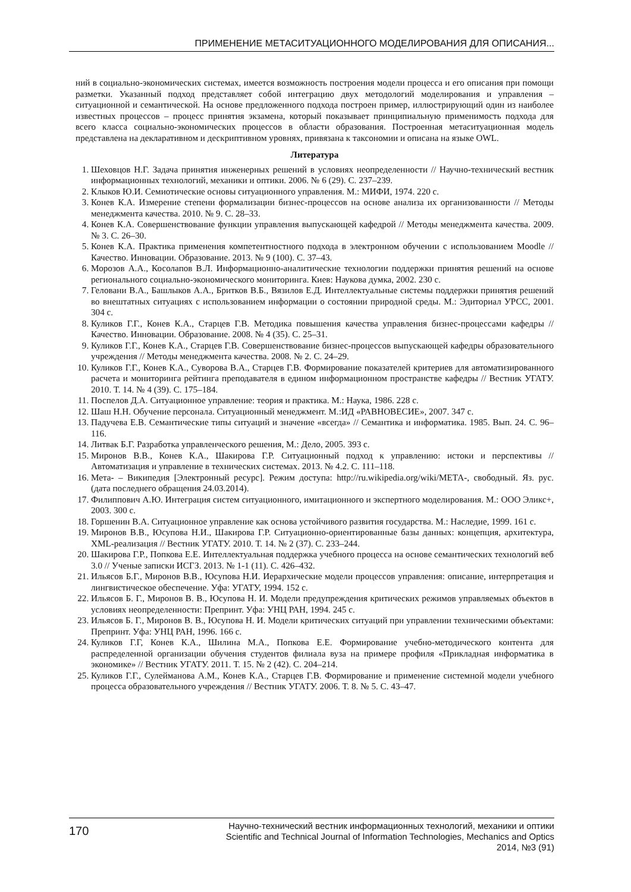ПРИМЕНЕНИЕ МЕТАСИТУАЦИОННОГО МОДЕЛИРОВАНИЯ ДЛЯ ОПИСАНИЯ...
ний в социально-экономических системах, имеется возможность построения модели процесса и его описания при помощи разметки. Указанный подход представляет собой интеграцию двух методологий моделирования и управления – ситуационной и семантической. На основе предложенного подхода построен пример, иллюстрирующий один из наиболее известных процессов – процесс принятия экзамена, который показывает принципиальную применимость подхода для всего класса социально-экономических процессов в области образования. Построенная метаситуационная модель представлена на декларативном и дескриптивном уровнях, привязана к таксономии и описана на языке OWL.
Литература
1. Шеховцов Н.Г. Задача принятия инженерных решений в условиях неопределенности // Научно-технический вестник информационных технологий, механики и оптики. 2006. № 6 (29). С. 237–239.
2. Клыков Ю.И. Семиотические основы ситуационного управления. М.: МИФИ, 1974. 220 с.
3. Конев К.А. Измерение степени формализации бизнес-процессов на основе анализа их организованности // Методы менеджмента качества. 2010. № 9. С. 28–33.
4. Конев К.А. Совершенствование функции управления выпускающей кафедрой // Методы менеджмента качества. 2009. № 3. С. 26–30.
5. Конев К.А. Практика применения компетентностного подхода в электронном обучении с использованием Moodle // Качество. Инновации. Образование. 2013. № 9 (100). С. 37–43.
6. Морозов А.А., Косолапов В.Л. Информационно-аналитические технологии поддержки принятия решений на основе регионального социально-экономического мониторинга. Киев: Наукова думка, 2002. 230 с.
7. Геловани В.А., Башлыков А.А., Бритков В.Б., Вязилов Е.Д. Интеллектуальные системы поддержки принятия решений во внештатных ситуациях с использованием информации о состоянии природной среды. М.: Эдиториал УРСС, 2001. 304 с.
8. Куликов Г.Г., Конев К.А., Старцев Г.В. Методика повышения качества управления бизнес-процессами кафедры // Качество. Инновации. Образование. 2008. № 4 (35). С. 25–31.
9. Куликов Г.Г., Конев К.А., Старцев Г.В. Совершенствование бизнес-процессов выпускающей кафедры образовательного учреждения // Методы менеджмента качества. 2008. № 2. С. 24–29.
10. Куликов Г.Г., Конев К.А., Суворова В.А., Старцев Г.В. Формирование показателей критериев для автоматизированного расчета и мониторинга рейтинга преподавателя в едином информационном пространстве кафедры // Вестник УГАТУ. 2010. Т. 14. № 4 (39). С. 175–184.
11. Поспелов Д.А. Ситуационное управление: теория и практика. М.: Наука, 1986. 228 с.
12. Шаш Н.Н. Обучение персонала. Ситуационный менеджмент. М.:ИД «РАВНОВЕСИЕ», 2007. 347 с.
13. Падучева Е.В. Семантические типы ситуаций и значение «всегда» // Семантика и информатика. 1985. Вып. 24. С. 96–116.
14. Литвак Б.Г. Разработка управленческого решения, М.: Дело, 2005. 393 с.
15. Миронов В.В., Конев К.А., Шакирова Г.Р. Ситуационный подход к управлению: истоки и перспективы // Автоматизация и управление в технических системах. 2013. № 4.2. С. 111–118.
16. Мета- – Википедия [Электронный ресурс]. Режим доступа: http://ru.wikipedia.org/wiki/МЕТА-, свободный. Яз. рус. (дата последнего обращения 24.03.2014).
17. Филиппович А.Ю. Интеграция систем ситуационного, имитационного и экспертного моделирования. М.: ООО Эликс+, 2003. 300 с.
18. Горшенин В.А. Ситуационное управление как основа устойчивого развития государства. М.: Наследие, 1999. 161 с.
19. Миронов В.В., Юсупова Н.И., Шакирова Г.Р. Ситуационно-ориентированные базы данных: концепция, архитектура, XML-реализация // Вестник УГАТУ. 2010. Т. 14. № 2 (37). С. 233–244.
20. Шакирова Г.Р., Попкова Е.Е. Интеллектуальная поддержка учебного процесса на основе семантических технологий веб 3.0 // Ученые записки ИСГЗ. 2013. № 1-1 (11). С. 426–432.
21. Ильясов Б.Г., Миронов В.В., Юсупова Н.И. Иерархические модели процессов управления: описание, интерпретация и лингвистическое обеспечение. Уфа: УГАТУ, 1994. 152 с.
22. Ильясов Б. Г., Миронов В. В., Юсупова Н. И. Модели предупреждения критических режимов управляемых объектов в условиях неопределенности: Препринт. Уфа: УНЦ РАН, 1994. 245 с.
23. Ильясов Б. Г., Миронов В. В., Юсупова Н. И. Модели критических ситуаций при управлении техническими объектами: Препринт. Уфа: УНЦ РАН, 1996. 166 с.
24. Куликов Г.Г, Конев К.А., Шилина М.А., Попкова Е.Е. Формирование учебно-методического контента для распределенной организации обучения студентов филиала вуза на примере профиля «Прикладная информатика в экономике» // Вестник УГАТУ. 2011. Т. 15. № 2 (42). С. 204–214.
25. Куликов Г.Г., Сулейманова А.М., Конев К.А., Старцев Г.В. Формирование и применение системной модели учебного процесса образовательного учреждения // Вестник УГАТУ. 2006. Т. 8. № 5. С. 43–47.
170
Научно-технический вестник информационных технологий, механики и оптики
Scientific and Technical Journal of Information Technologies, Mechanics and Optics
2014, №3 (91)